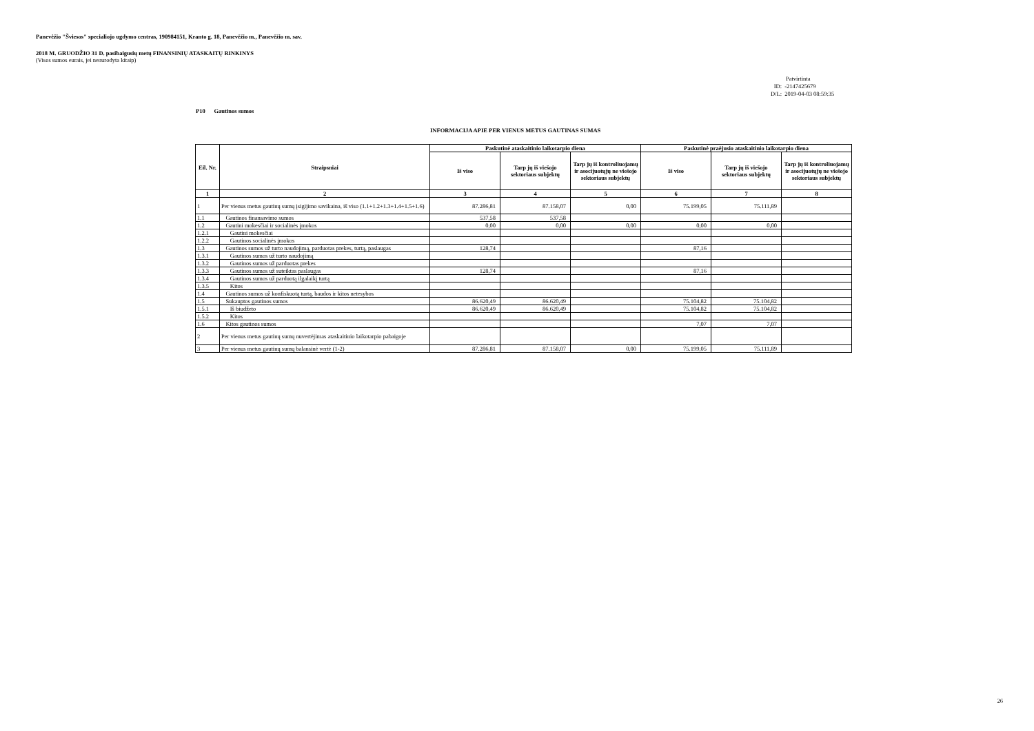Panevėžio "Šviesos" specialiojo ugdymo centras, 190984151, Kranto g. 18, Panevėžio m., Panevėžio m. sav.
2018 M. GRUODŽIO 31 D. pasibaigusių metų FINANSINIŲ ATASKAITŲ RINKINYS
(Visos sumos eurais, jei nenurodyta kitaip)
Patvirtinta
ID: -2147425679
D/L: 2019-04-03 08:59:35
P10 Gautinos sumos
INFORMACIJA APIE PER VIENUS METUS GAUTINAS SUMAS
| Eil. Nr. | Straipsniai | Paskutinė ataskaitinio laikotarpio diena | | | Paskutinė praėjusio ataskaitinio laikotarpio diena | | |
| --- | --- | --- | --- | --- | --- | --- | --- |
| | | Iš viso | Tarp jų iš viešojo sektoriaus subjektų | Tarp jų iš kontroliuojamų ir asocijuotųjų ne viešojo sektoriaus subjektų | Iš viso | Tarp jų iš viešojo sektoriaus subjektų | Tarp jų iš kontroliuojamų ir asocijuotųjų ne viešojo sektoriaus subjektų |
| 1 | 2 | 3 | 4 | 5 | 6 | 7 | 8 |
| 1 | Per vienus metus gautinų sumų įsigijimo savikaina, iš viso (1.1+1.2+1.3+1.4+1.5+1.6) | 87.286,81 | 87.158,07 | 0,00 | 75.199,05 | 75.111,89 | |
| 1.1 | Gautinos finansavimo sumos | 537,58 | 537,58 | | | | |
| 1.2 | Gautini mokesčiai ir socialinės įmokos | 0,00 | 0,00 | 0,00 | 0,00 | 0,00 | |
| 1.2.1 | Gautini mokesčiai | | | | | | |
| 1.2.2 | Gautinos socialinės įmokos | | | | | | |
| 1.3 | Gautinos sumos už turto naudojimą, parduotas prekes, turtą, paslaugas | 128,74 | | | 87,16 | | |
| 1.3.1 | Gautinos sumos už turto naudojimą | | | | | | |
| 1.3.2 | Gautinos sumos už parduotas prekes | | | | | | |
| 1.3.3 | Gautinos sumos už suteiktas paslaugas | 128,74 | | | 87,16 | | |
| 1.3.4 | Gautinos sumos už parduotą ilgalaikį turtą | | | | | | |
| 1.3.5 | Kitos | | | | | | |
| 1.4 | Gautinos sumos už konfiskuotą turtą, baudos ir kitos netesybos | | | | | | |
| 1.5 | Sukauptos gautinos sumos | 86.620,49 | 86.620,49 | | 75.104,82 | 75.104,82 | |
| 1.5.1 | Iš biudžeto | 86.620,49 | 86.620,49 | | 75.104,82 | 75.104,82 | |
| 1.5.2 | Kitos | | | | | | |
| 1.6 | Kitos gautinos sumos | | | | 7,07 | 7,07 | |
| 2 | Per vienus metus gautinų sumų nuvertėjimas ataskaitinio laikotarpio pabaigoje | | | | | | |
| 3 | Per vienus metus gautinų sumų balansinė vertė (1-2) | 87.286,81 | 87.158,07 | 0,00 | 75.199,05 | 75.111,89 | |
26